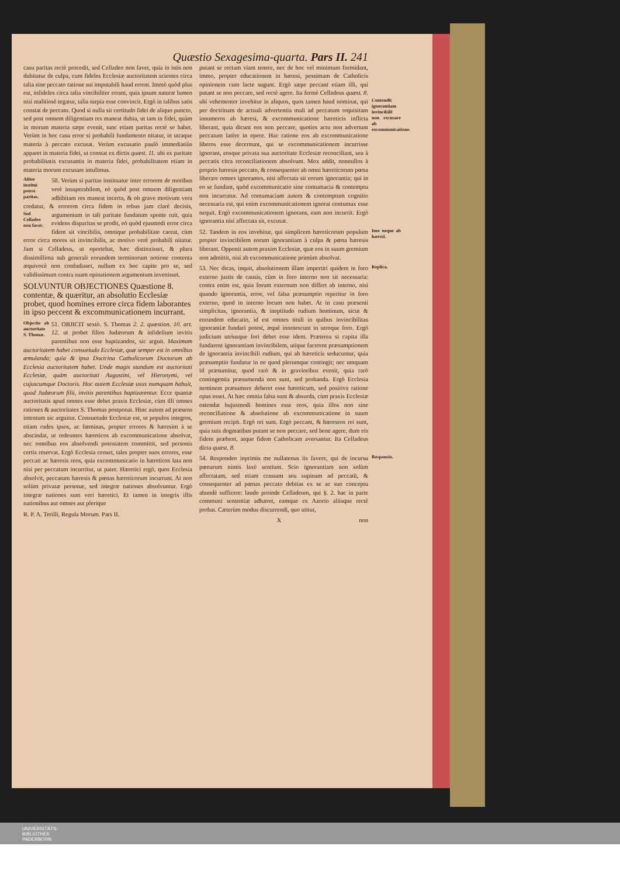Quæstio Sexagesima-quarta. Pars II. 241
casu paritas rectè procedit, sed Celladeo non favet, quia in istis non dubitatur de culpa, cum fideles Ecclesiæ auctoritatem scientes circa talia sine peccato ratione sui imputabili haud errent. Immò quòd plus est, infideles circa talia vincibiliter errant, quia ipsum naturæ lumen nisi malitiosè tegatur, talia turpia esse convincit. Ergò in talibus satis constat de peccato. Quod si nulla sit certitudo fidei de aliquo puncto, sed post omnem diligentiam res maneat dubia, ut tam in fidei, quàm in morum materia sæpe evenit, tunc etiam paritas rectè se habet. Verùm in hoc casu error si probabili fundamento nitatur, in utraque materia à peccato excusat. Verùm excusatio paulò immediatiùs apparet in materia fidei, ut constat ex dictis quæst. 11. ubi ex paritate probabilitatis excusantis in materia fidei, probabilitatem etiam in materia morum excusare intulimus.
Aliter institui potest paritas. 50. Verùm si paritas instituatur inter errorem de moribus verè insuperabilem, eò quòd post omnem diligentiam adhibitam res maneat incerta, & ob grave motivum vera credatur, & errorem circa fidem in rebus jam clarè decisis, argumentum in tali paritate fundatum sponte ruit, Sed Celladeo non favet. quia evidens disparitas se prodit, eò quòd ejusmodi error circa fidem sit vincibilis, omnique probabilitate careat, cùm error circa mores sit invincibilis, ac motivo verè probabili nitatur. Jam si Celladeus, ut oportebat, hæc distinxisset, & plura dissimillima sub generali eorundem terminorum notione contenta æquivocè non confudisset, nullum ex hoc capite pro se, sed validissimum contra suam opinationem argumentum invenisset.
SOLVUNTUR OBJECTIONES Quæstione 8. contentæ, & quæritur, an absolutio Ecclesiæ probet, quod homines errore circa fidem laborantes in ipso peccent & excommunicationem incurrant.
Objectio ab auctoritate S. Thomæ. 51. OBJICIT sextò. S. Thomas 2. 2. quæstion. 10. art. 12. ut probet filios Judæorum & infidelium invitis parentibus non esse baptizandos, sic arguit. Maximam auctoritatem habet consuetudo Ecclesiæ, quæ semper est in omnibus æmulanda; quia & ipsa Doctrina Catholicorum Doctorum ab Ecclesia auctoritatem habet. Unde magis standum est auctoritati Ecclesiæ, quàm auctoritati Augustini, vel Hieronymi, vel cujuscumque Doctoris. Hoc autem Ecclesiæ usus numquam habuit, quod Judæorum filii, invitis parentibus baptizarentur. Ecce quantæ auctoritatis apud omnes esse debet praxis Ecclesiæ, cùm illi omnes rationes & auctoritates S. Thomas postponat. Hinc autem ad præsens intentum sic arguitur. Consuetudo Ecclesiæ est, ut populos integros, etiam rudes ipsos, ac fœminas, propter errores & hæresim à se abscindat, ut redeuntes hæreticos ab excommunicatione absolvat, nec omnibus eos absolvendi potestatem committit, sed personis certis reservat. Ergò Ecclesia censet, tales propter suos errores, esse peccati ac hæresis reos, quia excommunicatio in hæreticos lata non nisi per peccatum incurritur, ut pater. Hæretici ergò, quos Ecclesia absolvit, peccatum hæresis & pœnas hæreticorum incurrunt. At non solùm privatæ personæ, sed integræ nationes absolvuntur. Ergò integræ nationes sunt veri hæretici. Et tamen in integris illis nationibus aut omnes aut plerique
R. P. A. Terilli, Regula Morum. Pars II.
putant se rectam viam tenere, nec de hoc vel minimum formidant, immo, propter educationem in hæresi, pessimam de Catholicis opinionem cum lacte sugunt. Ergò sæpe peccant etiam illi, qui putant se non peccare, sed rectè agere. Ita fermè Celladeus quæst. 8. ubi vehementer invehitur in aliquos, quos tamen haud nominat, qui Contendit ignorantiam invincibilē non excusare ab excommunicatione. per doctrinam de actuali advertentia mali ad peccatum requisitam innumeros ab hæresi, & excommunicatione hæreticis inflicta liberant, quia dicunt eos non peccare, quoties actu non advertunt peccatum latère in opere. Hac ratione eos ab excommunicatione liberos esse decernunt, qui se excommunicationem incurrisse ignorant, eosque privata sua auctoritate Ecclesiæ reconciliant, seu à peccatis citra reconciliationem absolvunt. Mox addit, nonnullos à proprio hæresis peccato, & consequenter ab omni hæreticorum pœna liberare omnes ignorantes, nisi affectata sit eorum ignorantia; qui in eo se fundant, quòd excommunicatio sine contumacia & contemptu non incurratur. Ad contumaciam autem & contemptum cognitio necessaria est, qui enim excommunicationem ignorat contumax esse nequit. Ergò excommunicationem ignorans, eam non incurrit. Ergò ignorantia nisi affectata sit, excusat.
Imo neque ab hæresi. 52. Tandem in eos invehitur, qui simplicem hæreticorum populum propter invincibilem eorum ignorantiam à culpa & pœna hæresis liberant. Opponit autem praxim Ecclesiæ, quæ eos in suum gremium non admittit, nisi ab excommunicatione primùm absolvat.
Replica. 53. Nec dicas, inquit, absolutionem illam impertiri quidem in foro externo justis de causis, cùm in foro interno non sit necessaria: contra enim est, quia forum externum non differt ab interno, nisi quando ignorantia, error, vel falsa præsumptio reperitur in foro externo, quod in interno locum non habet. At in casu præsenti simplicitas, ignorantia, & ineptitudo rudium hominum, sicut & eorundem educatio, id est omnes tituli in quibus invincibilitas ignorantiæ fundari potest, æquè innotescunt in utroque foro. Ergò judicium utriusque fori debet esse idem. Præterea si capita illa fundarent ignorantiam invincibilem, utique facerent præsumptionem de ignorantia invincibili rudium, qui ab hæreticis seducuntur, quia præsumptio fundatur in eo quod plerumque contingit; nec umquam id præsumitur, quod rarò & in gravioribus evenit, quia rarò contingentia præsumenda non sunt, sed probanda. Ergò Ecclesia neminem præsumere deberet esse hæreticum, sed positiva ratione opus esset. At hæc omnia falsa sunt & absurda, cùm praxis Ecclesiæ ostendat hujusmodi homines esse reos, quia illos non sine reconciliatione & absolutione ab excommunicatione in suum gremium recipit. Ergò rei sunt. Ergò peccant, & hæreseos rei sunt, quia suis dogmatibus putant se non peccare, sed bene agere, dum eis fidem præbent, atque fidem Catholicam aversantur. Ita Celladeus dicta quæst. 8.
Responsio. 54. Respondeo inprimis me nullatenus iis favere, qui de incursu pœnarum nimis laxè sentiunt. Scio ignorantiam non solùm affectatam, sed etiam crassam seu supinam ad peccatū, & consequenter ad pœnas peccato debitas ex se ac suo conceptu abundè sufficere: laudo proinde Celladeum, qui §. 2. hac in parte communi sententiæ adhæret, eamque ex Azorio aliisque rectè probat. Cæterùm modus discurrendi, quo utitur,
X non
UNIVERSITÄTS-
BIBLIOTHEK
PADERBORN